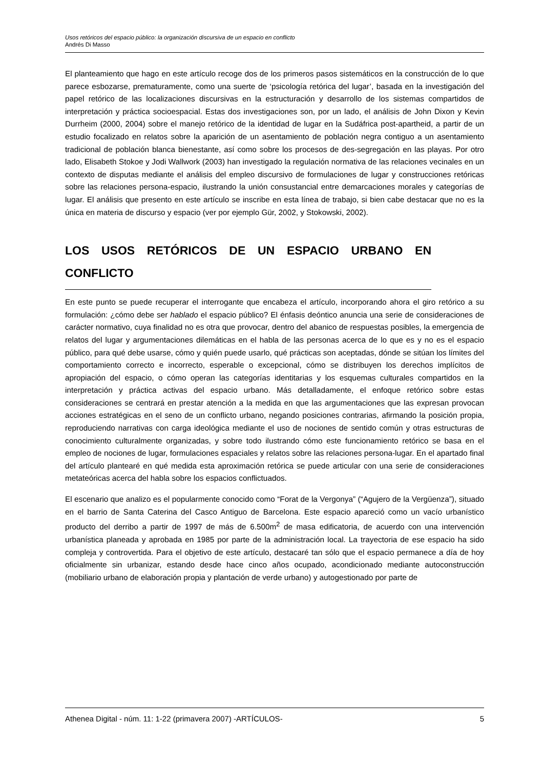Usos retóricos del espacio público: la organización discursiva de un espacio en conflicto
Andrés Di Masso
El planteamiento que hago en este artículo recoge dos de los primeros pasos sistemáticos en la construcción de lo que parece esbozarse, prematuramente, como una suerte de ‘psicología retórica del lugar’, basada en la investigación del papel retórico de las localizaciones discursivas en la estructuración y desarrollo de los sistemas compartidos de interpretación y práctica socioespacial. Estas dos investigaciones son, por un lado, el análisis de John Dixon y Kevin Durrheim (2000, 2004) sobre el manejo retórico de la identidad de lugar en la Sudáfrica post-apartheid, a partir de un estudio focalizado en relatos sobre la aparición de un asentamiento de población negra contiguo a un asentamiento tradicional de población blanca bienestante, así como sobre los procesos de des-segregación en las playas. Por otro lado, Elisabeth Stokoe y Jodi Wallwork (2003) han investigado la regulación normativa de las relaciones vecinales en un contexto de disputas mediante el análisis del empleo discursivo de formulaciones de lugar y construcciones retóricas sobre las relaciones persona-espacio, ilustrando la unión consustancial entre demarcaciones morales y categorías de lugar. El análisis que presento en este artículo se inscribe en esta línea de trabajo, si bien cabe destacar que no es la única en materia de discurso y espacio (ver por ejemplo Gür, 2002, y Stokowski, 2002).
LOS USOS RETÓRICOS DE UN ESPACIO URBANO EN CONFLICTO
En este punto se puede recuperar el interrogante que encabeza el artículo, incorporando ahora el giro retórico a su formulación: ¿cómo debe ser hablado el espacio público? El énfasis deóntico anuncia una serie de consideraciones de carácter normativo, cuya finalidad no es otra que provocar, dentro del abanico de respuestas posibles, la emergencia de relatos del lugar y argumentaciones dilemáticas en el habla de las personas acerca de lo que es y no es el espacio público, para qué debe usarse, cómo y quién puede usarlo, qué prácticas son aceptadas, dónde se sitúan los límites del comportamiento correcto e incorrecto, esperable o excepcional, cómo se distribuyen los derechos implícitos de apropiación del espacio, o cómo operan las categorías identitarias y los esquemas culturales compartidos en la interpretación y práctica activas del espacio urbano. Más detalladamente, el enfoque retórico sobre estas consideraciones se centrará en prestar atención a la medida en que las argumentaciones que las expresan provocan acciones estratégicas en el seno de un conflicto urbano, negando posiciones contrarias, afirmando la posición propia, reproduciendo narrativas con carga ideológica mediante el uso de nociones de sentido común y otras estructuras de conocimiento culturalmente organizadas, y sobre todo ilustrando cómo este funcionamiento retórico se basa en el empleo de nociones de lugar, formulaciones espaciales y relatos sobre las relaciones persona-lugar. En el apartado final del artículo plantearé en qué medida esta aproximación retórica se puede articular con una serie de consideraciones metateóricas acerca del habla sobre los espacios conflictuados.
El escenario que analizo es el popularmente conocido como “Forat de la Vergonya” (“Agujero de la Vergüenza”), situado en el barrio de Santa Caterina del Casco Antiguo de Barcelona. Este espacio apareció como un vacío urbanístico producto del derribo a partir de 1997 de más de 6.500m<sup>2</sup> de masa edificatoria, de acuerdo con una intervención urbanística planeada y aprobada en 1985 por parte de la administración local. La trayectoria de ese espacio ha sido compleja y controvertida. Para el objetivo de este artículo, destacaré tan sólo que el espacio permanece a día de hoy oficialmente sin urbanizar, estando desde hace cinco años ocupado, acondicionado mediante autoconstrucción (mobiliario urbano de elaboración propia y plantación de verde urbano) y autogestionado por parte de
Athenea Digital - núm. 11: 1-22 (primavera 2007) -ARTÍCULOS- 5